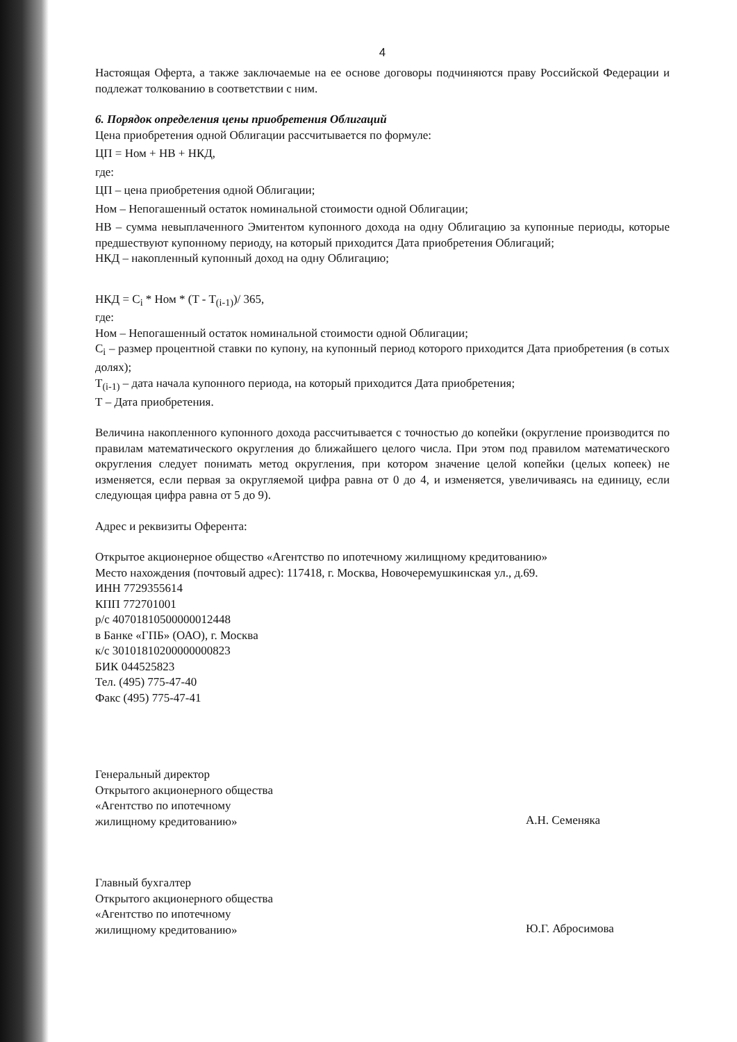4
Настоящая Оферта, а также заключаемые на ее основе договоры подчиняются праву Российской Федерации и подлежат толкованию в соответствии с ним.
6. Порядок определения цены приобретения Облигаций
Цена приобретения одной Облигации рассчитывается по формуле:
ЦП = Ном + НВ + НКД,
где:
ЦП – цена приобретения одной Облигации;
Ном – Непогашенный остаток номинальной стоимости одной Облигации;
НВ – сумма невыплаченного Эмитентом купонного дохода на одну Облигацию за купонные периоды, которые предшествуют купонному периоду, на который приходится Дата приобретения Облигаций;
НКД – накопленный купонный доход на одну Облигацию;
НКД = C<sub>i</sub> * Ном * (T - T<sub>(i-1)</sub>)/ 365,
где:
Ном – Непогашенный остаток номинальной стоимости одной Облигации;
C<sub>i</sub> – размер процентной ставки по купону, на купонный период которого приходится Дата приобретения (в сотых долях);
T<sub>(i-1)</sub> – дата начала купонного периода, на который приходится Дата приобретения;
Т – Дата приобретения.
Величина накопленного купонного дохода рассчитывается с точностью до копейки (округление производится по правилам математического округления до ближайшего целого числа. При этом под правилом математического округления следует понимать метод округления, при котором значение целой копейки (целых копеек) не изменяется, если первая за округляемой цифра равна от 0 до 4, и изменяется, увеличиваясь на единицу, если следующая цифра равна от 5 до 9).
Адрес и реквизиты Оферента:
Открытое акционерное общество «Агентство по ипотечному жилищному кредитованию»
Место нахождения (почтовый адрес): 117418, г. Москва, Новочеремушкинская ул., д.69.
ИНН 7729355614
КПП 772701001
р/с 40701810500000012448
в Банке «ГПБ» (ОАО), г. Москва
к/с 30101810200000000823
БИК 044525823
Тел. (495) 775-47-40
Факс (495) 775-47-41
Генеральный директор
Открытого акционерного общества
«Агентство по ипотечному
жилищному кредитованию»
А.Н. Семеняка
Главный бухгалтер
Открытого акционерного общества
«Агентство по ипотечному
жилищному кредитованию»
Ю.Г. Абросимова